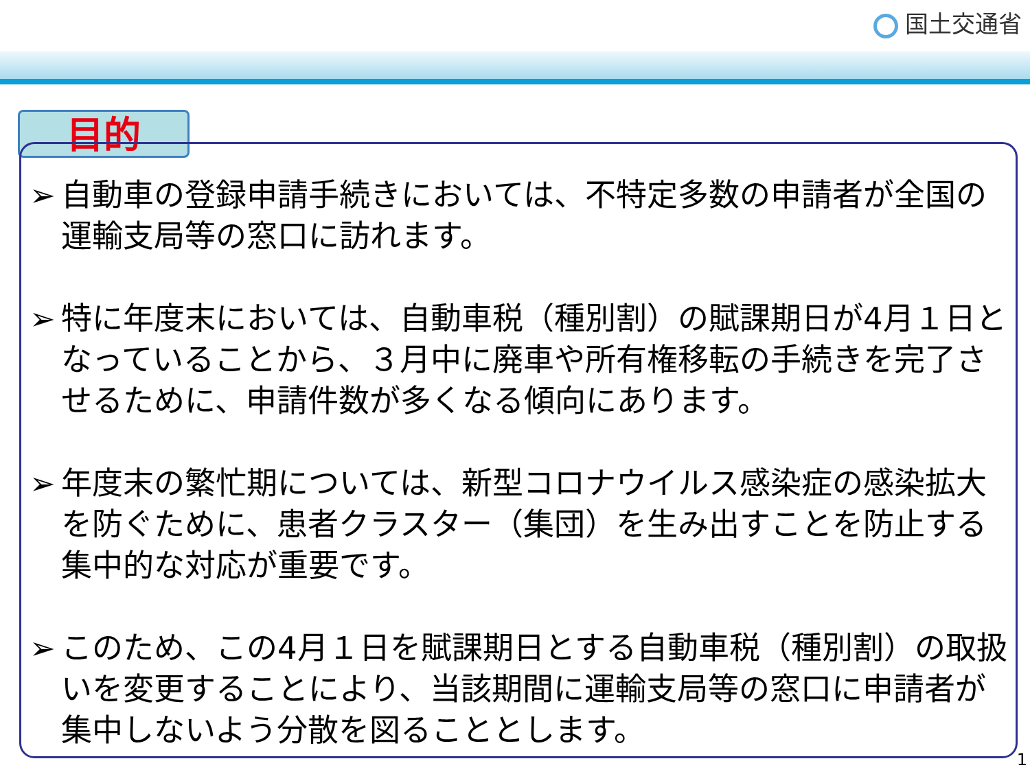国土交通省
目的
➢ 自動車の登録申請手続きにおいては、不特定多数の申請者が全国の運輸支局等の窓口に訪れます。
➢ 特に年度末においては、自動車税（種別割）の賦課期日が4月１日となっていることから、３月中に廃車や所有権移転の手続きを完了させるために、申請件数が多くなる傾向にあります。
➢ 年度末の繁忙期については、新型コロナウイルス感染症の感染拡大を防ぐために、患者クラスター（集団）を生み出すことを防止する集中的な対応が重要です。
➢ このため、この4月１日を賦課期日とする自動車税（種別割）の取扱いを変更することにより、当該期間に運輸支局等の窓口に申請者が集中しないよう分散を図ることとします。
1